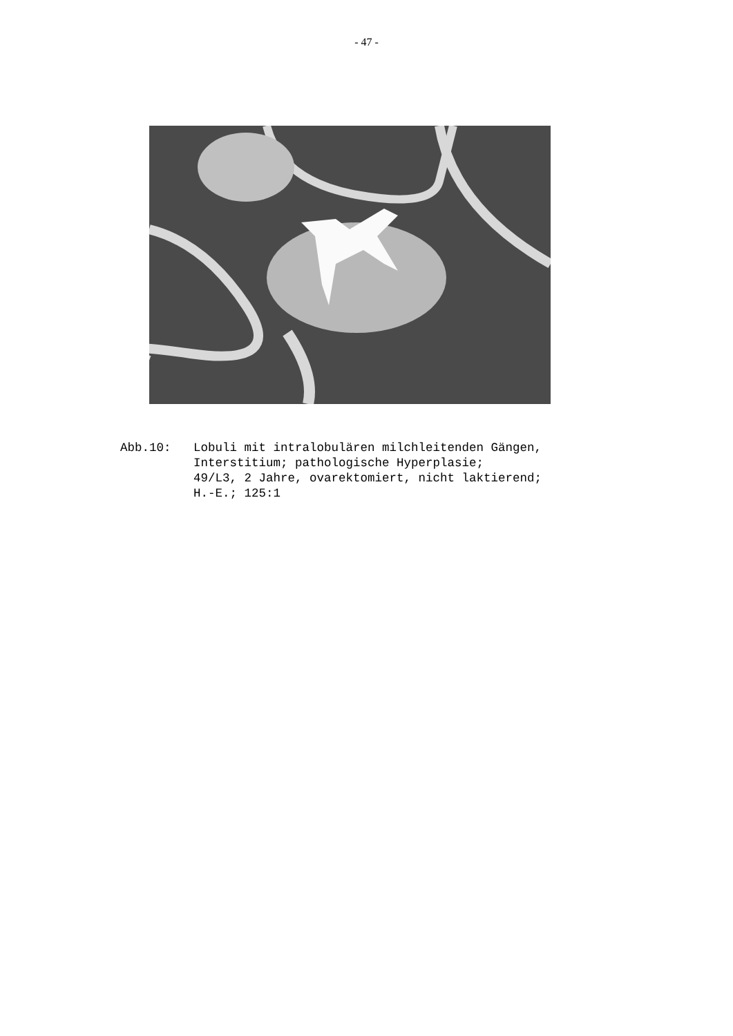- 47 -
Abb.10: Lobuli mit intralobulären milchleitenden Gängen,
Interstitium; pathologische Hyperplasie;
49/L3, 2 Jahre, ovarektomiert, nicht laktierend;
H.-E.; 125:1